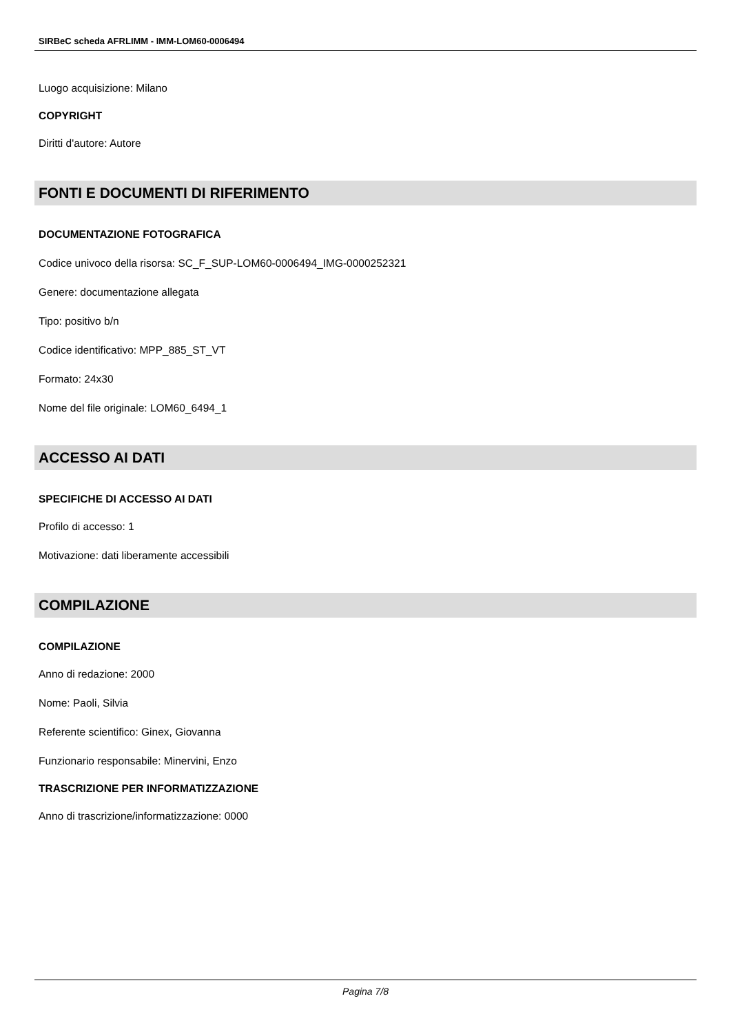SIRBeC scheda AFRLIMM - IMM-LOM60-0006494
Luogo acquisizione: Milano
COPYRIGHT
Diritti d'autore: Autore
FONTI E DOCUMENTI DI RIFERIMENTO
DOCUMENTAZIONE FOTOGRAFICA
Codice univoco della risorsa: SC_F_SUP-LOM60-0006494_IMG-0000252321
Genere: documentazione allegata
Tipo: positivo b/n
Codice identificativo: MPP_885_ST_VT
Formato: 24x30
Nome del file originale: LOM60_6494_1
ACCESSO AI DATI
SPECIFICHE DI ACCESSO AI DATI
Profilo di accesso: 1
Motivazione: dati liberamente accessibili
COMPILAZIONE
COMPILAZIONE
Anno di redazione: 2000
Nome: Paoli, Silvia
Referente scientifico: Ginex, Giovanna
Funzionario responsabile: Minervini, Enzo
TRASCRIZIONE PER INFORMATIZZAZIONE
Anno di trascrizione/informatizzazione: 0000
Pagina 7/8